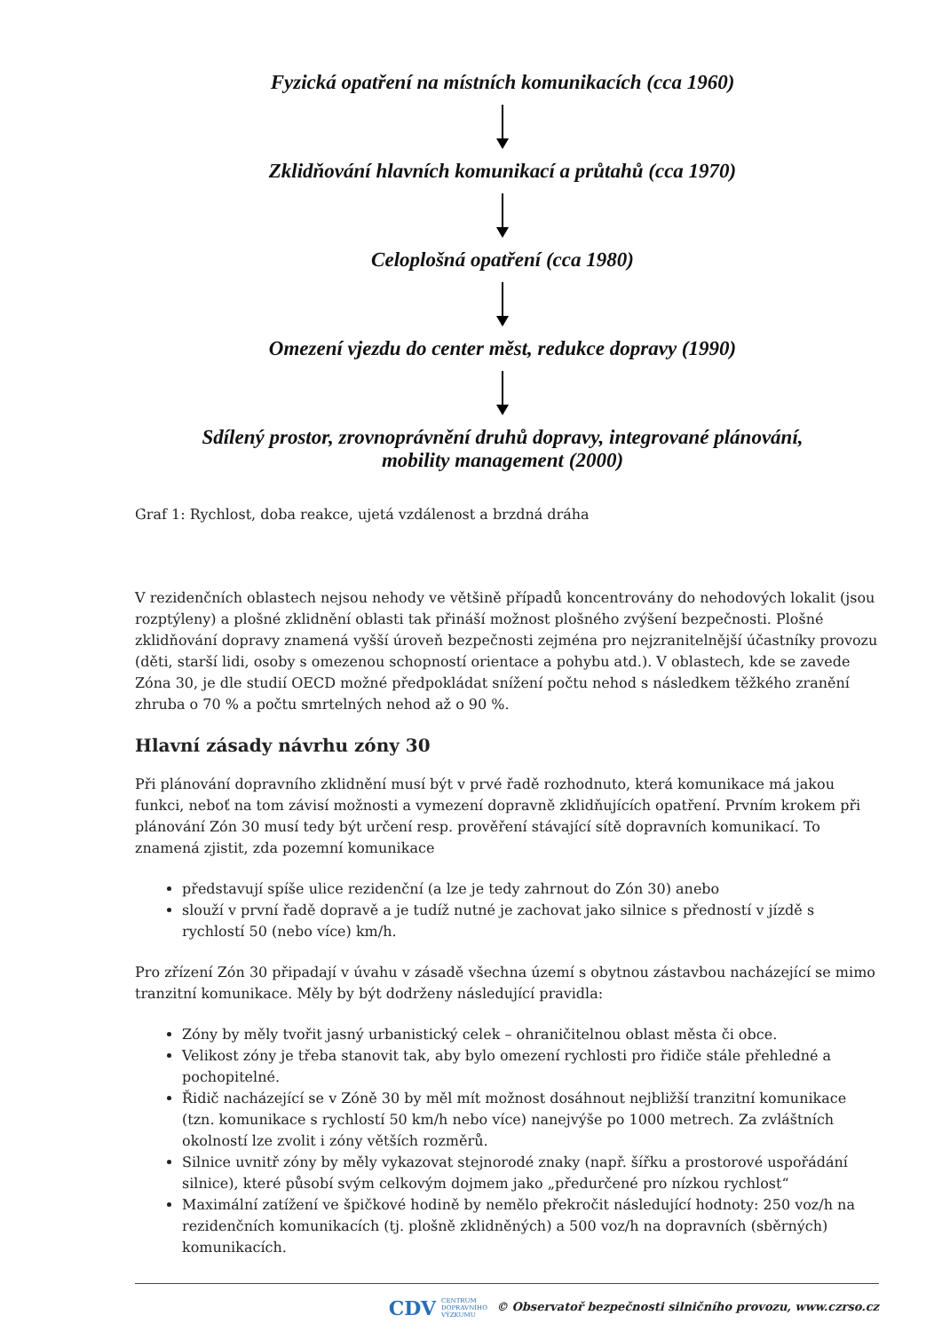Fyzická opatření na místních komunikacích (cca 1960)
Zklidňování hlavních komunikací a průtahů (cca 1970)
Celoplošná opatření (cca 1980)
Omezení vjezdu do center měst, redukce dopravy (1990)
Sdílený prostor, zrovnoprávnění druhů dopravy, integrované plánování,
mobility management (2000)
Graf 1: Rychlost, doba reakce, ujetá vzdálenost a brzdná dráha
V rezidenčních oblastech nejsou nehody ve většině případů koncentrovány do nehodových lokalit (jsou rozptýleny) a plošné zklidnění oblasti tak přináší možnost plošného zvýšení bezpečnosti. Plošné zklidňování dopravy znamená vyšší úroveň bezpečnosti zejména pro nejzranitelnější účastníky provozu (děti, starší lidi, osoby s omezenou schopností orientace a pohybu atd.). V oblastech, kde se zavede Zóna 30, je dle studií OECD možné předpokládat snížení počtu nehod s následkem těžkého zranění zhruba o 70 % a počtu smrtelných nehod až o 90 %.
Hlavní zásady návrhu zóny 30
Při plánování dopravního zklidnění musí být v prvé řadě rozhodnuto, která komunikace má jakou funkci, neboť na tom závisí možnosti a vymezení dopravně zklidňujících opatření. Prvním krokem při plánování Zón 30 musí tedy být určení resp. prověření stávající sítě dopravních komunikací. To znamená zjistit, zda pozemní komunikace
představují spíše ulice rezidenční (a lze je tedy zahrnout do Zón 30) anebo
slouží v první řadě dopravě a je tudíž nutné je zachovat jako silnice s předností v jízdě s rychlostí 50 (nebo více) km/h.
Pro zřízení Zón 30 připadají v úvahu v zásadě všechna území s obytnou zástavbou nacházející se mimo tranzitní komunikace. Měly by být dodrženy následující pravidla:
Zóny by měly tvořit jasný urbanistický celek – ohraničitelnou oblast města či obce.
Velikost zóny je třeba stanovit tak, aby bylo omezení rychlosti pro řidiče stále přehledné a pochopitelné.
Řidič nacházející se v Zóně 30 by měl mít možnost dosáhnout nejbližší tranzitní komunikace (tzn. komunikace s rychlostí 50 km/h nebo více) nanejvýše po 1000 metrech. Za zvláštních okolností lze zvolit i zóny větších rozměrů.
Silnice uvnitř zóny by měly vykazovat stejnorodé znaky (např. šířku a prostorové uspořádání silnice), které působí svým celkovým dojmem jako „předurčené pro nízkou rychlost“
Maximální zatížení ve špičkové hodině by nemělo překročit následující hodnoty: 250 voz/h na rezidenčních komunikacích (tj. plošně zklidněných) a 500 voz/h na dopravních (sběrných) komunikacích.
CDV CENTRUM
DOPRAVNÍHO
VÝZKUMU © Observatoř bezpečnosti silničního provozu, www.czrso.cz